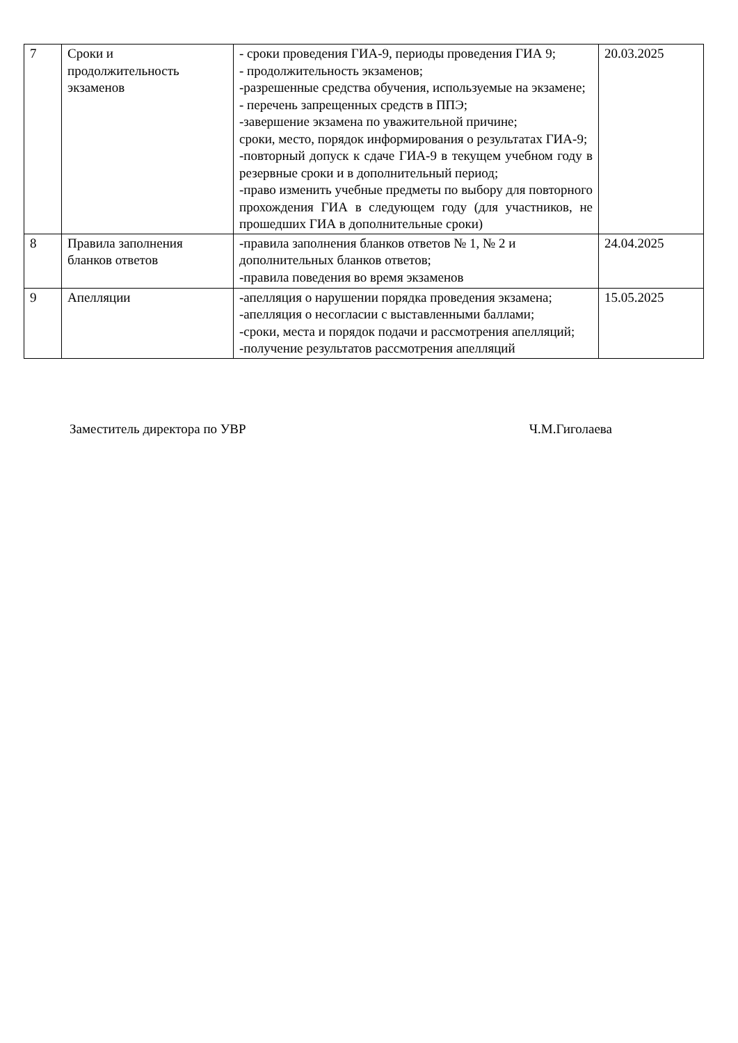| 7 | Сроки и продолжительность экзаменов | - сроки проведения ГИА-9, периоды проведения ГИА 9; - продолжительность экзаменов; -разрешенные средства обучения, используемые на экзамене; - перечень запрещенных средств в ППЭ; -завершение экзамена по уважительной причине; сроки, место, порядок информирования о результатах ГИА-9; -повторный допуск к сдаче ГИА-9 в текущем учебном году в резервные сроки и в дополнительный период; -право изменить учебные предметы по выбору для повторного прохождения ГИА в следующем году (для участников, не прошедших ГИА в дополнительные сроки) | 20.03.2025 |
| 8 | Правила заполнения бланков ответов | -правила заполнения бланков ответов № 1, № 2 и дополнительных бланков ответов; -правила поведения во время экзаменов | 24.04.2025 |
| 9 | Апелляции | -апелляция о нарушении порядка проведения экзамена; -апелляция о несогласии с выставленными баллами; -сроки, места и порядок подачи и рассмотрения апелляций; -получение результатов рассмотрения апелляций | 15.05.2025 |
Заместитель директора по УВР Ч.М.Гиголаева